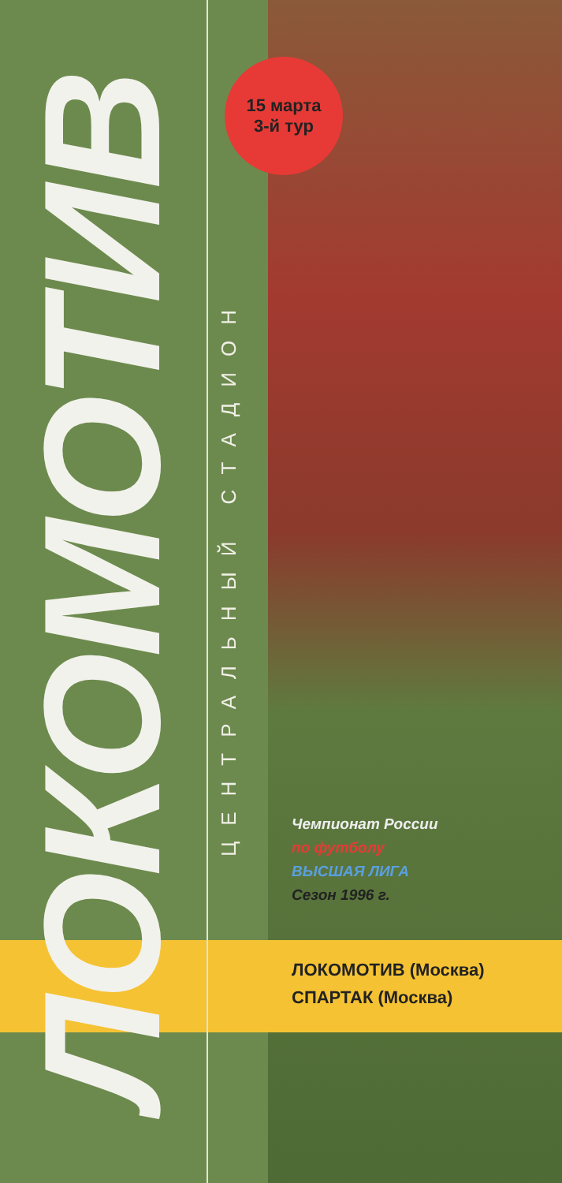ЛОКОМОТИВ
ЦЕНТРАЛЬНЫЙ СТАДИОН
15 марта
3-й тур
Чемпионат России
по футболу
ВЫСШАЯ ЛИГА
Сезон 1996 г.
ЛОКОМОТИВ (Москва)
СПАРТАК (Москва)